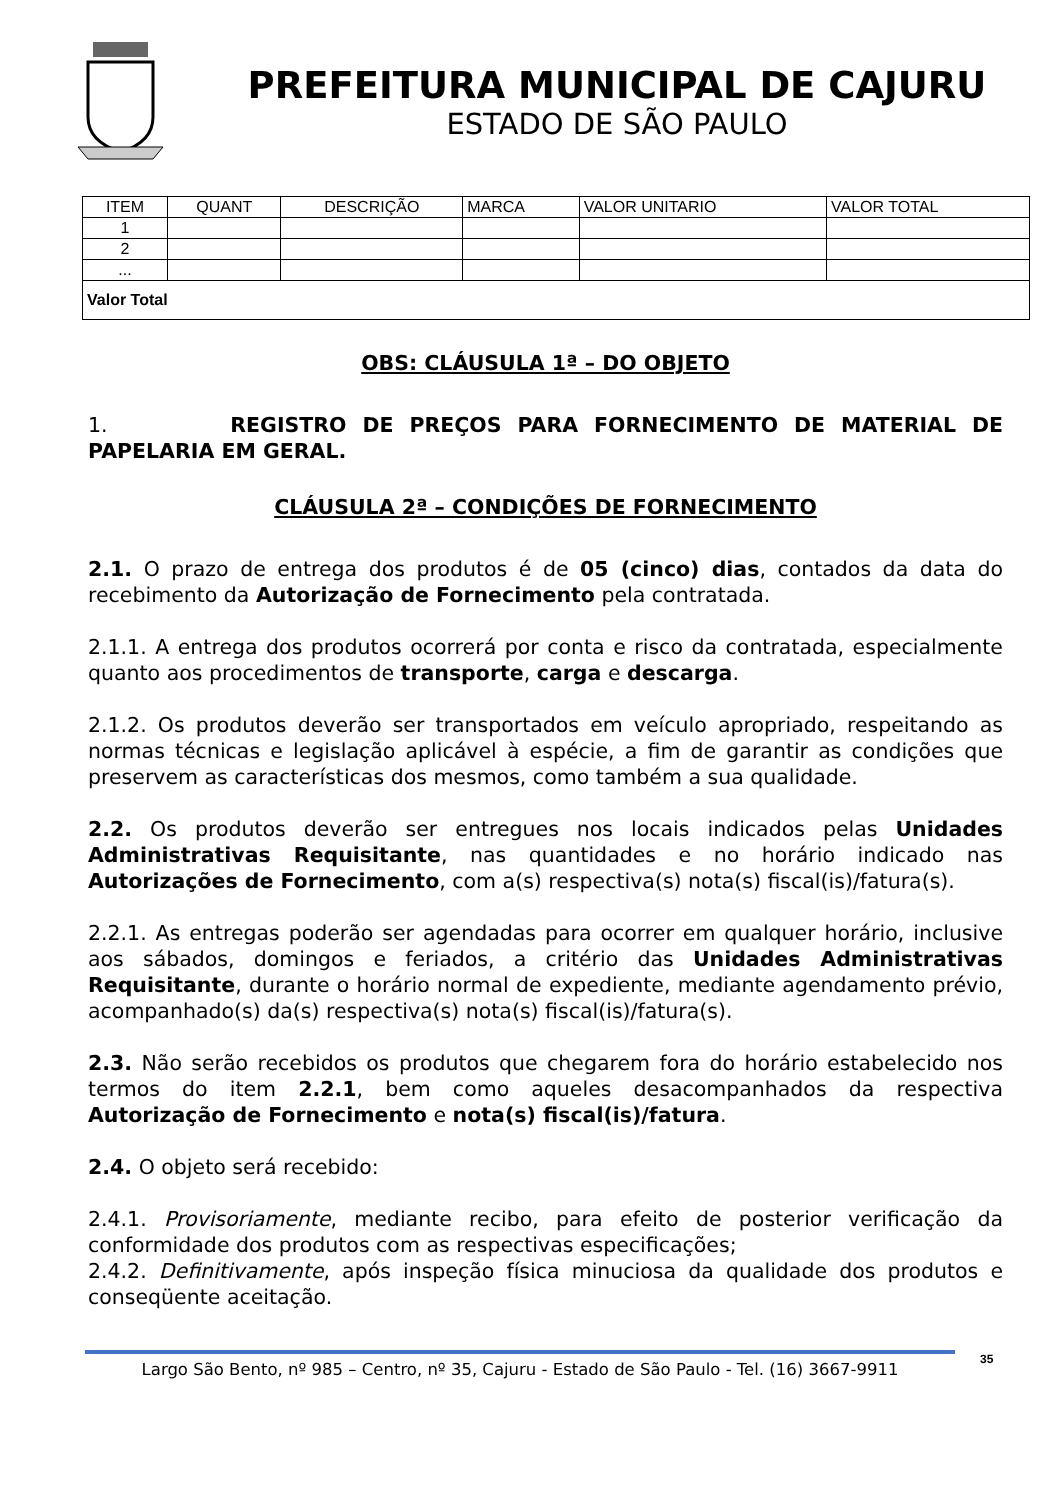PREFEITURA MUNICIPAL DE CAJURU
ESTADO DE SÃO PAULO
| ITEM | QUANT | DESCRIÇÃO | MARCA | VALOR UNITARIO | VALOR TOTAL |
| --- | --- | --- | --- | --- | --- |
| 1 | | | | | |
| 2 | | | | | |
| ... | | | | | |
| Valor Total | | | | | |
OBS: CLÁUSULA 1ª – DO OBJETO
1. REGISTRO DE PREÇOS PARA FORNECIMENTO DE MATERIAL DE PAPELARIA EM GERAL.
CLÁUSULA 2ª – CONDIÇÕES DE FORNECIMENTO
2.1. O prazo de entrega dos produtos é de 05 (cinco) dias, contados da data do recebimento da Autorização de Fornecimento pela contratada.
2.1.1. A entrega dos produtos ocorrerá por conta e risco da contratada, especialmente quanto aos procedimentos de transporte, carga e descarga.
2.1.2. Os produtos deverão ser transportados em veículo apropriado, respeitando as normas técnicas e legislação aplicável à espécie, a fim de garantir as condições que preservem as características dos mesmos, como também a sua qualidade.
2.2. Os produtos deverão ser entregues nos locais indicados pelas Unidades Administrativas Requisitante, nas quantidades e no horário indicado nas Autorizações de Fornecimento, com a(s) respectiva(s) nota(s) fiscal(is)/fatura(s).
2.2.1. As entregas poderão ser agendadas para ocorrer em qualquer horário, inclusive aos sábados, domingos e feriados, a critério das Unidades Administrativas Requisitante, durante o horário normal de expediente, mediante agendamento prévio, acompanhado(s) da(s) respectiva(s) nota(s) fiscal(is)/fatura(s).
2.3. Não serão recebidos os produtos que chegarem fora do horário estabelecido nos termos do item 2.2.1, bem como aqueles desacompanhados da respectiva Autorização de Fornecimento e nota(s) fiscal(is)/fatura.
2.4. O objeto será recebido:
2.4.1. Provisoriamente, mediante recibo, para efeito de posterior verificação da conformidade dos produtos com as respectivas especificações;
2.4.2. Definitivamente, após inspeção física minuciosa da qualidade dos produtos e conseqüente aceitação.
Largo São Bento, nº 985 – Centro, nº 35, Cajuru - Estado de São Paulo - Tel. (16) 3667-9911
35